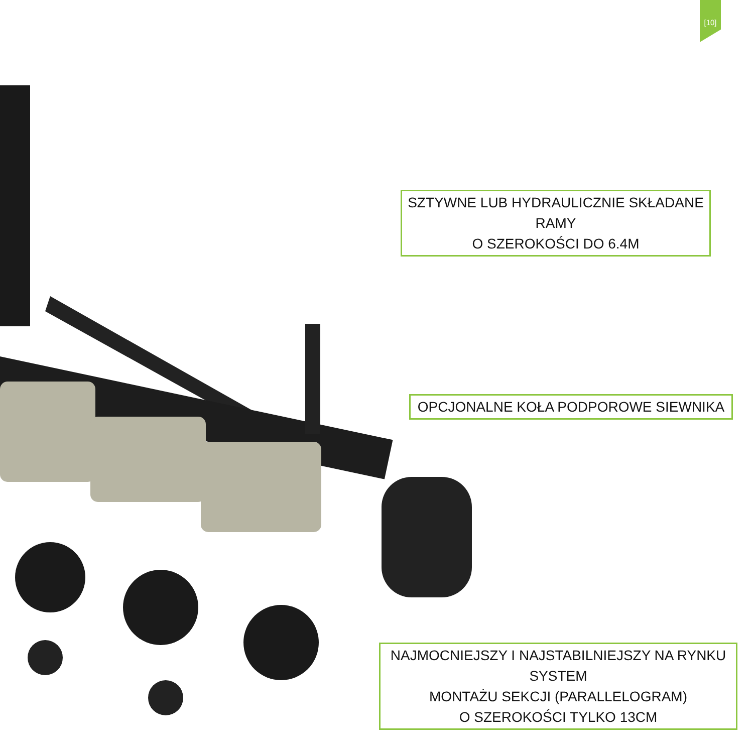[10]
SZTYWNE LUB HYDRAULICZNIE SKŁADANE RAMY
O SZEROKOŚCI DO 6.4M
OPCJONALNE KOŁA PODPOROWE SIEWNIKA
NAJMOCNIEJSZY I NAJSTABILNIEJSZY NA RYNKU SYSTEM
MONTAŻU SEKCJI (PARALLELOGRAM)
O SZEROKOŚCI TYLKO 13CM